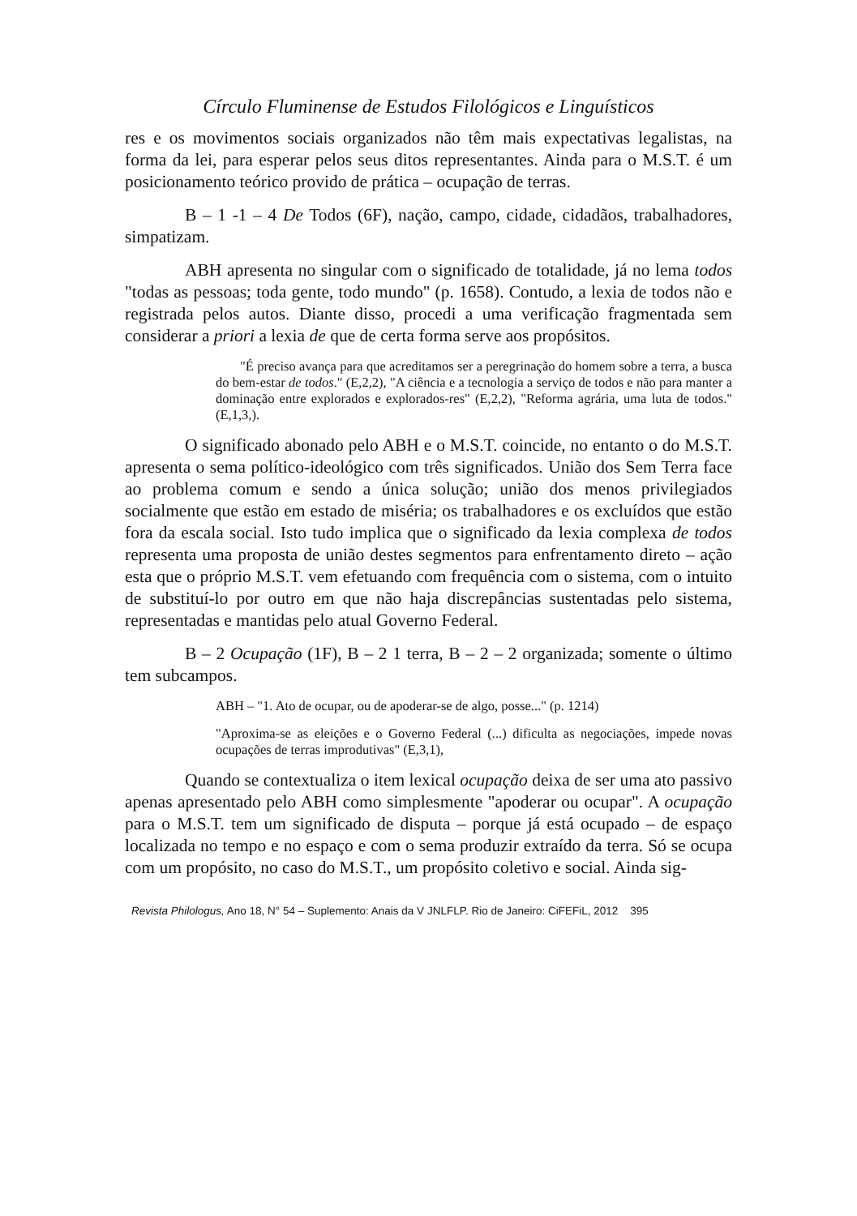Círculo Fluminense de Estudos Filológicos e Linguísticos
res e os movimentos sociais organizados não têm mais expectativas legalistas, na forma da lei, para esperar pelos seus ditos representantes. Ainda para o M.S.T. é um posicionamento teórico provido de prática – ocupação de terras.
B – 1 -1 – 4 De Todos (6F), nação, campo, cidade, cidadãos, trabalhadores, simpatizam.
ABH apresenta no singular com o significado de totalidade, já no lema todos "todas as pessoas; toda gente, todo mundo" (p. 1658). Contudo, a lexia de todos não e registrada pelos autos. Diante disso, procedi a uma verificação fragmentada sem considerar a priori a lexia de que de certa forma serve aos propósitos.
"É preciso avança para que acreditamos ser a peregrinação do homem sobre a terra, a busca do bem-estar de todos." (E,2,2), "A ciência e a tecnologia a serviço de todos e não para manter a dominação entre explorados e explorados-res" (E,2,2), "Reforma agrária, uma luta de todos." (E,1,3,).
O significado abonado pelo ABH e o M.S.T. coincide, no entanto o do M.S.T. apresenta o sema político-ideológico com três significados. União dos Sem Terra face ao problema comum e sendo a única solução; união dos menos privilegiados socialmente que estão em estado de miséria; os trabalhadores e os excluídos que estão fora da escala social. Isto tudo implica que o significado da lexia complexa de todos representa uma proposta de união destes segmentos para enfrentamento direto – ação esta que o próprio M.S.T. vem efetuando com frequência com o sistema, com o intuito de substituí-lo por outro em que não haja discrepâncias sustentadas pelo sistema, representadas e mantidas pelo atual Governo Federal.
B – 2 Ocupação (1F), B – 2 1 terra, B – 2 – 2 organizada; somente o último tem subcampos.
ABH – "1. Ato de ocupar, ou de apoderar-se de algo, posse..." (p. 1214)
"Aproxima-se as eleições e o Governo Federal (...) dificulta as negociações, impede novas ocupações de terras improdutivas" (E,3,1),
Quando se contextualiza o item lexical ocupação deixa de ser uma ato passivo apenas apresentado pelo ABH como simplesmente "apoderar ou ocupar". A ocupação para o M.S.T. tem um significado de disputa – porque já está ocupado – de espaço localizada no tempo e no espaço e com o sema produzir extraído da terra. Só se ocupa com um propósito, no caso do M.S.T., um propósito coletivo e social. Ainda sig-
Revista Philologus, Ano 18, N° 54 – Suplemento: Anais da V JNLFLP. Rio de Janeiro: CiFEFiL, 2012 395